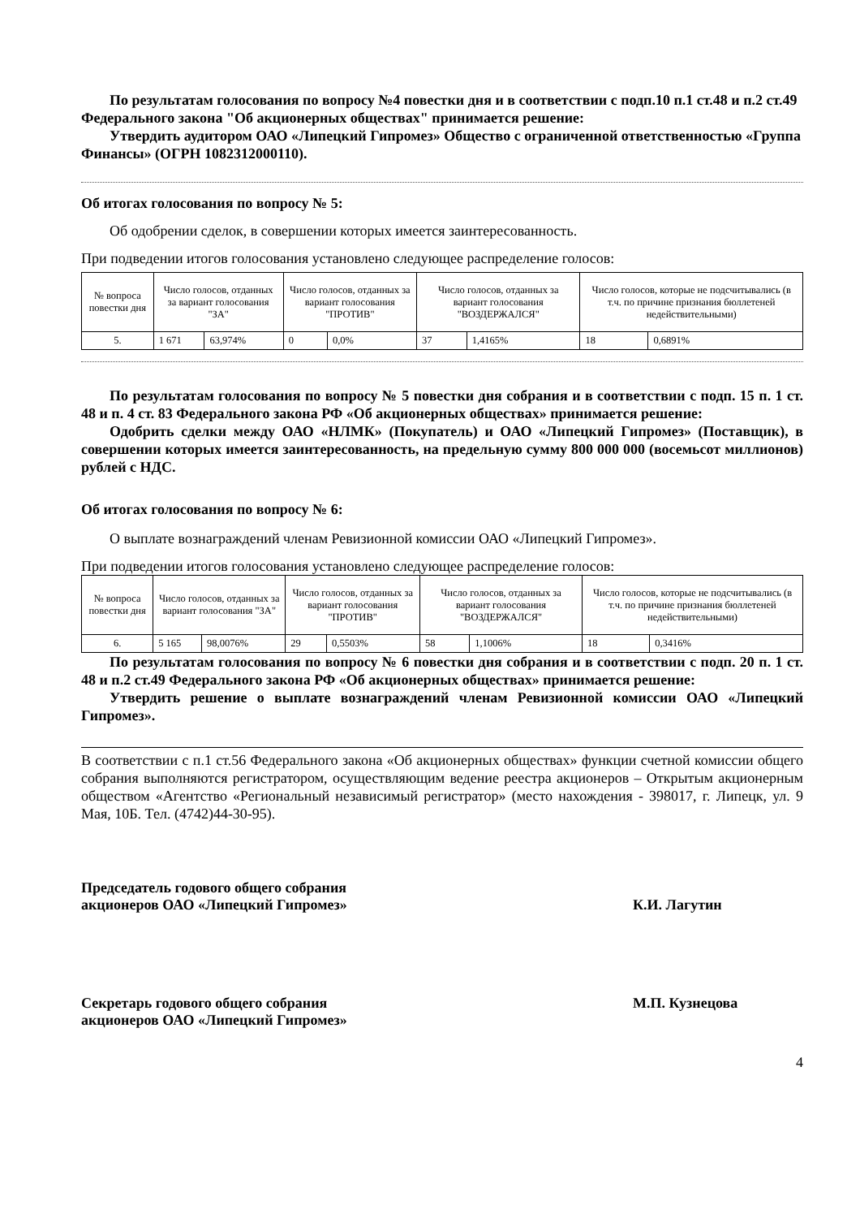По результатам голосования по вопросу №4 повестки дня и в соответствии с подп.10 п.1 ст.48 и п.2 ст.49 Федерального закона "Об акционерных обществах" принимается решение:
Утвердить аудитором ОАО «Липецкий Гипромез» Общество с ограниченной ответственностью «Группа Финансы» (ОГРН 1082312000110).
Об итогах голосования по вопросу № 5:
Об одобрении сделок, в совершении которых имеется заинтересованность.
При подведении итогов голосования установлено следующее распределение голосов:
| № вопроса повестки дня | Число голосов, отданных за вариант голосования "ЗА" | | Число голосов, отданных за вариант голосования "ПРОТИВ" | | Число голосов, отданных за вариант голосования "ВОЗДЕРЖАЛСЯ" | | Число голосов, которые не подсчитывались (в т.ч. по причине признания бюллетеней недействительными) | |
| 5. | 1 671 | 63,974% | 0 | 0,0% | 37 | 1,4165% | 18 | 0,6891% |
По результатам голосования по вопросу № 5 повестки дня собрания и в соответствии с подп. 15 п. 1 ст. 48 и п. 4 ст. 83 Федерального закона РФ «Об акционерных обществах» принимается решение:
Одобрить сделки между ОАО «НЛМК» (Покупатель) и ОАО «Липецкий Гипромез» (Поставщик), в совершении которых имеется заинтересованность, на предельную сумму 800 000 000 (восемьсот миллионов) рублей с НДС.
Об итогах голосования по вопросу № 6:
О выплате вознаграждений членам Ревизионной комиссии ОАО «Липецкий Гипромез».
При подведении итогов голосования установлено следующее распределение голосов:
| № вопроса повестки дня | Число голосов, отданных за вариант голосования "ЗА" | | Число голосов, отданных за вариант голосования "ПРОТИВ" | | Число голосов, отданных за вариант голосования "ВОЗДЕРЖАЛСЯ" | | Число голосов, которые не подсчитывались (в т.ч. по причине признания бюллетеней недействительными) | |
| 6. | 5 165 | 98,0076% | 29 | 0,5503% | 58 | 1,1006% | 18 | 0,3416% |
По результатам голосования по вопросу № 6 повестки дня собрания и в соответствии с подп. 20 п. 1 ст. 48 и п.2 ст.49 Федерального закона РФ «Об акционерных обществах» принимается решение:
Утвердить решение о выплате вознаграждений членам Ревизионной комиссии ОАО «Липецкий Гипромез».
В соответствии с п.1 ст.56 Федерального закона «Об акционерных обществах» функции счетной комиссии общего собрания выполняются регистратором, осуществляющим ведение реестра акционеров – Открытым акционерным обществом «Агентство «Региональный независимый регистратор» (место нахождения - 398017, г. Липецк, ул. 9 Мая, 10Б. Тел. (4742)44-30-95).
Председатель годового общего собрания
акционеров ОАО «Липецкий Гипромез»
К.И. Лагутин
Секретарь годового общего собрания
акционеров ОАО «Липецкий Гипромез»
М.П. Кузнецова
4